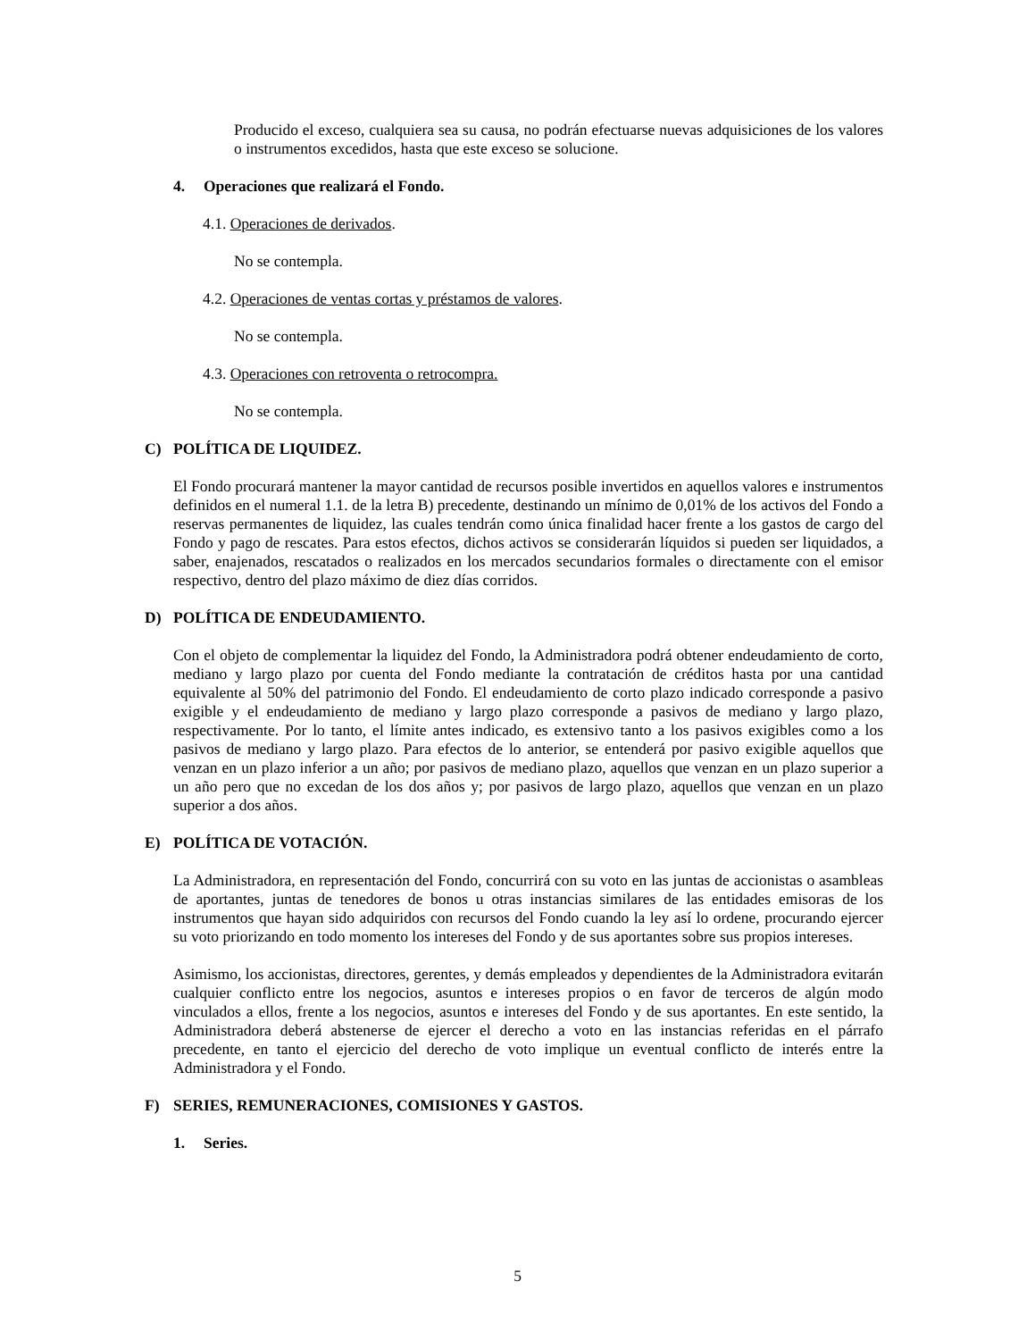Producido el exceso, cualquiera sea su causa, no podrán efectuarse nuevas adquisiciones de los valores o instrumentos excedidos, hasta que este exceso se solucione.
4. Operaciones que realizará el Fondo.
4.1. Operaciones de derivados.
No se contempla.
4.2. Operaciones de ventas cortas y préstamos de valores.
No se contempla.
4.3. Operaciones con retroventa o retrocompra.
No se contempla.
C) POLÍTICA DE LIQUIDEZ.
El Fondo procurará mantener la mayor cantidad de recursos posible invertidos en aquellos valores e instrumentos definidos en el numeral 1.1. de la letra B) precedente, destinando un mínimo de 0,01% de los activos del Fondo a reservas permanentes de liquidez, las cuales tendrán como única finalidad hacer frente a los gastos de cargo del Fondo y pago de rescates. Para estos efectos, dichos activos se considerarán líquidos si pueden ser liquidados, a saber, enajenados, rescatados o realizados en los mercados secundarios formales o directamente con el emisor respectivo, dentro del plazo máximo de diez días corridos.
D) POLÍTICA DE ENDEUDAMIENTO.
Con el objeto de complementar la liquidez del Fondo, la Administradora podrá obtener endeudamiento de corto, mediano y largo plazo por cuenta del Fondo mediante la contratación de créditos hasta por una cantidad equivalente al 50% del patrimonio del Fondo. El endeudamiento de corto plazo indicado corresponde a pasivo exigible y el endeudamiento de mediano y largo plazo corresponde a pasivos de mediano y largo plazo, respectivamente. Por lo tanto, el límite antes indicado, es extensivo tanto a los pasivos exigibles como a los pasivos de mediano y largo plazo. Para efectos de lo anterior, se entenderá por pasivo exigible aquellos que venzan en un plazo inferior a un año; por pasivos de mediano plazo, aquellos que venzan en un plazo superior a un año pero que no excedan de los dos años y; por pasivos de largo plazo, aquellos que venzan en un plazo superior a dos años.
E) POLÍTICA DE VOTACIÓN.
La Administradora, en representación del Fondo, concurrirá con su voto en las juntas de accionistas o asambleas de aportantes, juntas de tenedores de bonos u otras instancias similares de las entidades emisoras de los instrumentos que hayan sido adquiridos con recursos del Fondo cuando la ley así lo ordene, procurando ejercer su voto priorizando en todo momento los intereses del Fondo y de sus aportantes sobre sus propios intereses.
Asimismo, los accionistas, directores, gerentes, y demás empleados y dependientes de la Administradora evitarán cualquier conflicto entre los negocios, asuntos e intereses propios o en favor de terceros de algún modo vinculados a ellos, frente a los negocios, asuntos e intereses del Fondo y de sus aportantes. En este sentido, la Administradora deberá abstenerse de ejercer el derecho a voto en las instancias referidas en el párrafo precedente, en tanto el ejercicio del derecho de voto implique un eventual conflicto de interés entre la Administradora y el Fondo.
F) SERIES, REMUNERACIONES, COMISIONES Y GASTOS.
1. Series.
5